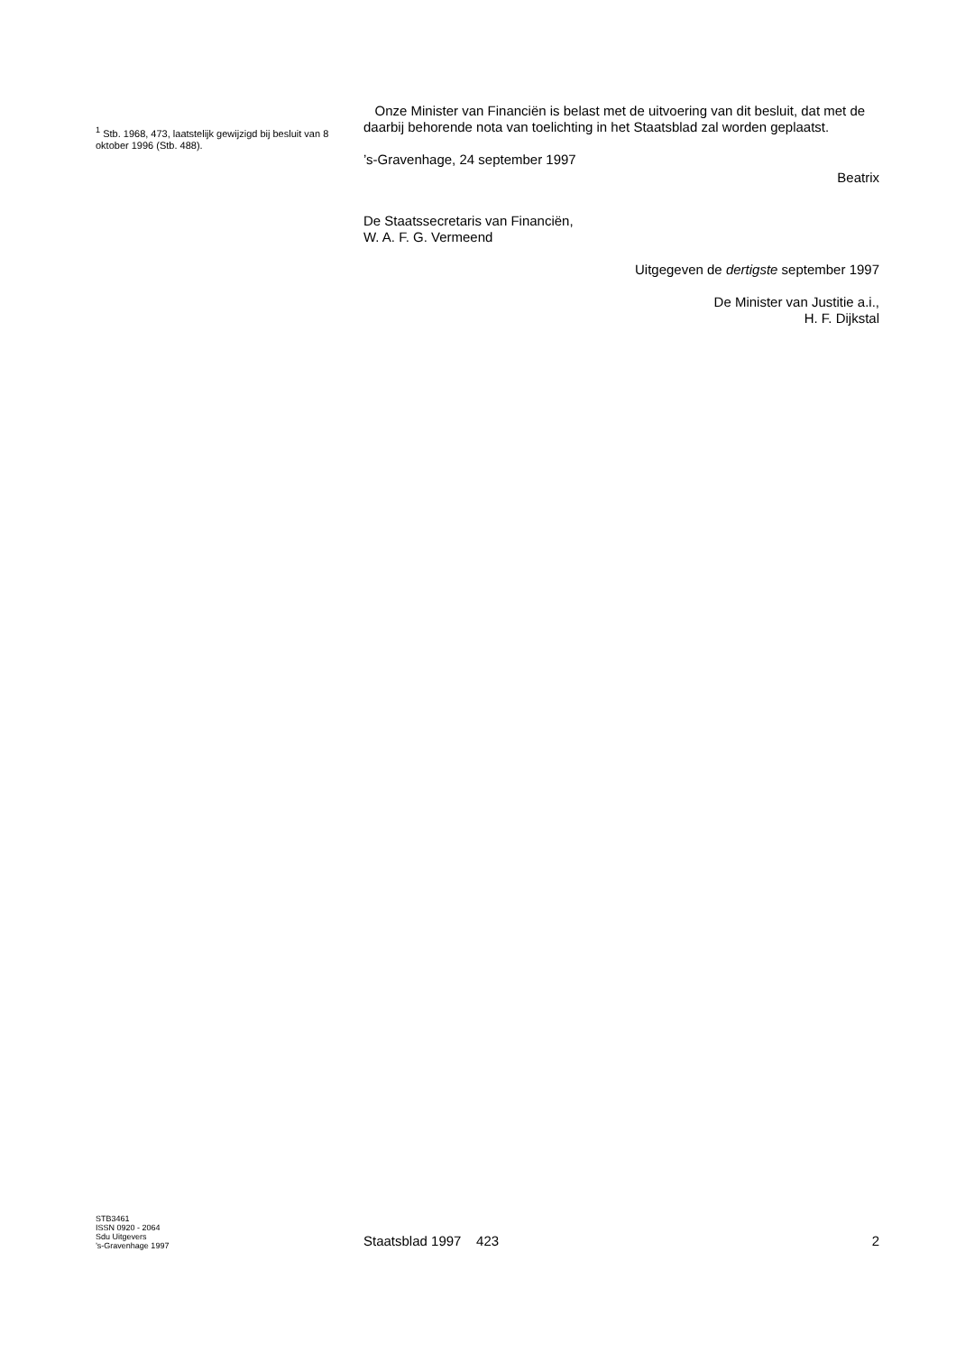<sup>1</sup> Stb. 1968, 473, laatstelijk gewijzigd bij besluit van 8 oktober 1996 (Stb. 488).
Onze Minister van Financiën is belast met de uitvoering van dit besluit, dat met de daarbij behorende nota van toelichting in het Staatsblad zal worden geplaatst.
’s-Gravenhage, 24 september 1997
Beatrix
De Staatssecretaris van Financiën,
W. A. F. G. Vermeend
Uitgegeven de dertigste september 1997
De Minister van Justitie a.i.,
H. F. Dijkstal
STB3461
ISSN 0920 - 2064
Sdu Uitgevers
’s-Gravenhage 1997
Staatsblad 1997 423 2